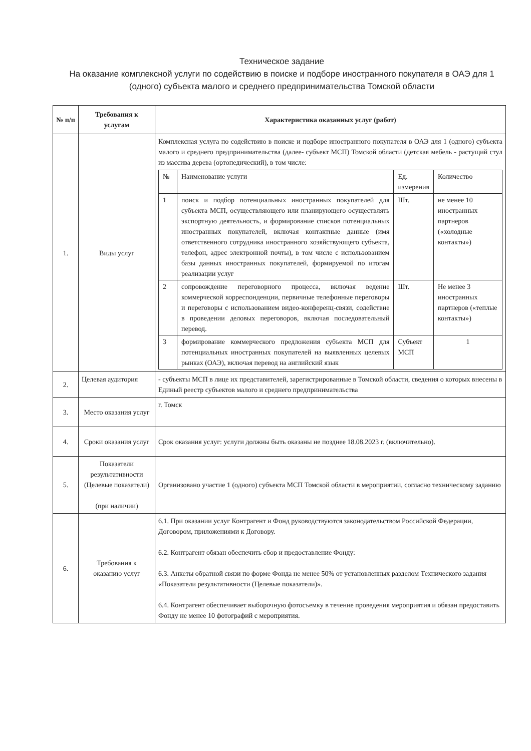Техническое задание
На оказание комплексной услуги по содействию в поиске и подборе иностранного покупателя в ОАЭ для 1 (одного) субъекта малого и среднего предпринимательства Томской области
| № п/п | Требования к услугам | Характеристика оказанных услуг (работ) |
| --- | --- | --- |
| 1. | Виды услуг | Комплексная услуга по содействию в поиске и подборе иностранного покупателя в ОАЭ для 1 (одного) субъекта малого и среднего предпринимательства (далее- субъект МСП) Томской области (детская мебель - растущий стул из массива дерева (ортопедический), в том числе: / № / Наименование услуги / Ед. измерения / Количество / / 1 / поиск и подбор потенциальных иностранных покупателей для субъекта МСП, осуществляющего или планирующего осуществлять экспортную деятельность, и формирование списков потенциальных иностранных покупателей, включая контактные данные (имя ответственного сотрудника иностранного хозяйствующего субъекта, телефон, адрес электронной почты), в том числе с использованием базы данных иностранных покупателей, формируемой по итогам реализации услуг / Шт. / не менее 10 иностранных партнеров («холодные контакты») / / 2 / сопровождение переговорного процесса, включая ведение коммерческой корреспонденции, первичные телефонные переговоры и переговоры с использованием видео-конференц-связи, содействие в проведении деловых переговоров, включая последовательный перевод. / Шт. / Не менее 3 иностранных партнеров («теплые контакты») / / 3 / формирование коммерческого предложения субъекта МСП для потенциальных иностранных покупателей на выявленных целевых рынках (ОАЭ), включая перевод на английский язык / Субъект МСП / 1 / |
| 2. | Целевая аудитория | - субъекты МСП в лице их представителей, зарегистрированные в Томской области, сведения о которых внесены в Единый реестр субъектов малого и среднего предпринимательства |
| 3. | Место оказания услуг | г. Томск |
| 4. | Сроки оказания услуг | Срок оказания услуг: услуги должны быть оказаны не позднее 18.08.2023 г. (включительно). |
| 5. | Показатели результативности (Целевые показатели) (при наличии) | Организовано участие 1 (одного) субъекта МСП Томской области в мероприятии, согласно техническому заданию |
| 6. | Требования к оказанию услуг | 6.1. При оказании услуг Контрагент и Фонд руководствуются законодательством Российской Федерации, Договором, приложениями к Договору. 6.2. Контрагент обязан обеспечить сбор и предоставление Фонду: 6.3. Анкеты обратной связи по форме Фонда не менее 50% от установленных разделом Технического задания «Показатели результативности (Целевые показатели)». 6.4. Контрагент обеспечивает выборочную фотосъемку в течение проведения мероприятия и обязан предоставить Фонду не менее 10 фотографий с мероприятия. |